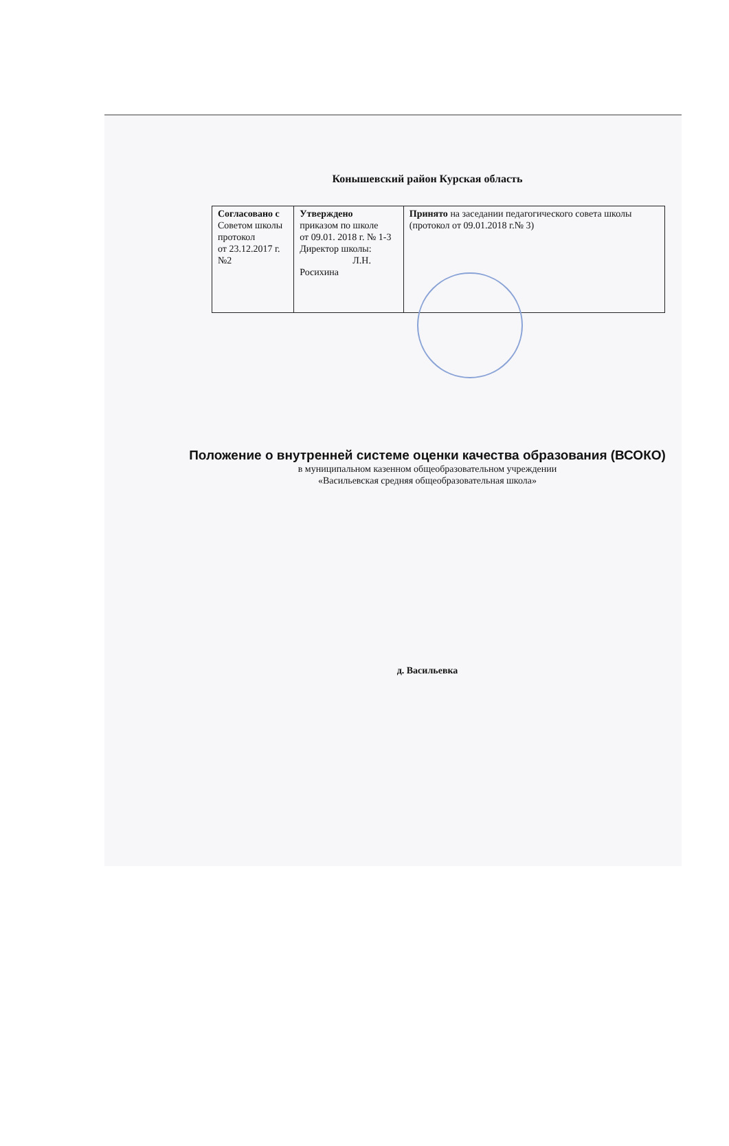Конышевский район Курская область
| Согласовано с Советом школы протокол от 23.12.2017 г. №2 | Утверждено приказом по школе от 09.01. 2018 г. № 1-3 Директор школы: Л.Н. Росихина | Принято на заседании педагогического совета школы (протокол от 09.01.2018 г.№ 3) |
Положение о внутренней системе оценки качества образования (ВСОКО)
в муниципальном казенном общеобразовательном учреждении
«Васильевская средняя общеобразовательная школа»
д. Васильевка